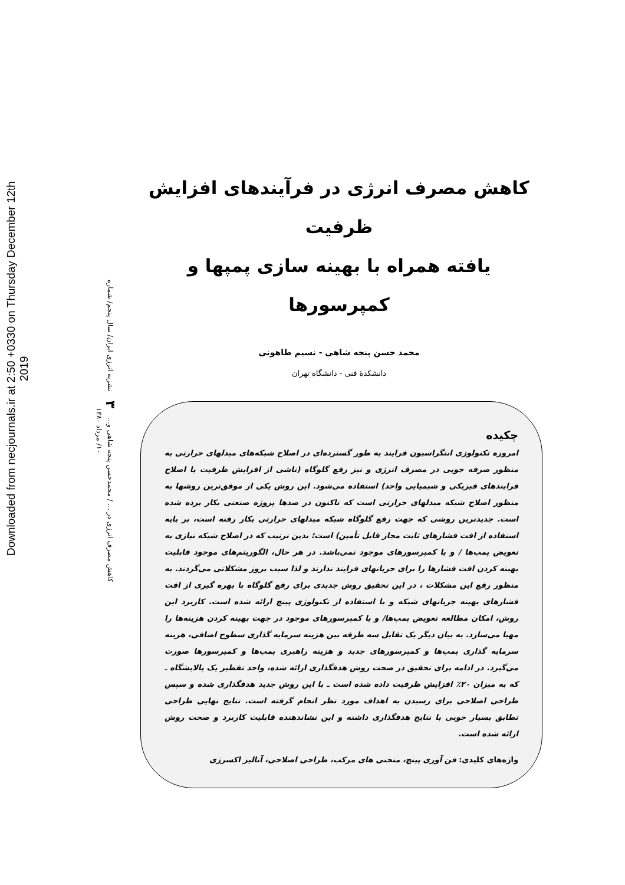Downloaded from necjournals.ir at 2:50 +0330 on Thursday December 12th 2019
کاهش مصرف انرژی در ... / محمدحسن پنجه شاهی و... ۳ نشریه انرژی ایران/ سال پنجم/ شماره ۱۰/ مرداد ۱۳۸۰
کاهش مصرف انرژی در فرآیندهای افزایش ظرفیت
یافته همراه با بهینه سازی پمپها و کمپرسورها
محمد حسن پنجه شاهی - نسیم طاهونی
دانشکدهٔ فنی - دانشگاه تهران
چکیده
امروزه تکنولوژی انتگراسیون فرایند به طور گسترده‌ای در اصلاح شبکه‌های مبدلهای حرارتی به منظور صرفه جویی در مصرف انرژی و نیز رفع گلوگاه (ناشی از افزایش ظرفیت یا اصلاح فرایندهای فیزیکی و شیمیایی واحد) استفاده می‌شود. این روش یکی از موفق‌ترین روشها به منظور اصلاح شبکه مبدلهای حرارتی است که تاکنون در صدها پروژه صنعتی بکار برده شده است. جدیدترین روشی که جهت رفع گلوگاه شبکه مبدلهای حرارتی بکار رفته است، بر پایه استفاده از افت فشارهای ثابت مجاز قابل تأمین) است؛ بدین ترتیب که در اصلاح شبکه نیازی به تعویض پمپ‌ها / و یا کمپرسورهای موجود نمی‌باشد. در هر حال، الگوریتم‌های موجود قابلیت بهینه کردن افت فشارها را برای جریانهای فرایند ندارند و لذا سبب بروز مشکلاتی می‌گردند. به منظور رفع این مشکلات ، در این تحقیق روش جدیدی برای رفع گلوگاه با بهره گیری از افت فشارهای بهینه جریانهای شبکه و با استفاده از تکنولوژی پینچ ارائه شده است. کاربرد این روش، امکان مطالعه تعویض پمپ‌ها/ و یا کمپرسورهای موجود در جهت بهینه کردن هزینه‌ها را مهیا می‌سازد. به بیان دیگر یک تقابل سه طرفه بین هزینه سرمایه گذاری سطوح اضافی، هزینه سرمایه گذاری پمپ‌ها و کمپرسورهای جدید و هزینه راهبری پمپ‌ها و کمپرسورها صورت می‌گیرد. در ادامه برای تحقیق در صحت روش هدفگذاری ارائه شده، واحد تقطیر یک پالایشگاه ـ که به میزان ۲۰٪ افزایش ظرفیت داده شده است ـ با این روش جدید هدفگذاری شده و سپس طراحی اصلاحی برای رسیدن به اهداف مورد نظر انجام گرفته است. نتایج نهایی طراحی تطابق بسیار خوبی با نتایج هدفگذاری داشته و این نشاندهنده قابلیت کاربرد و صحت روش ارائه شده است.
واژه‌های کلیدی: فن آوری پینچ، منحنی های مرکب، طراحی اصلاحی، آنالیز اکسرژی